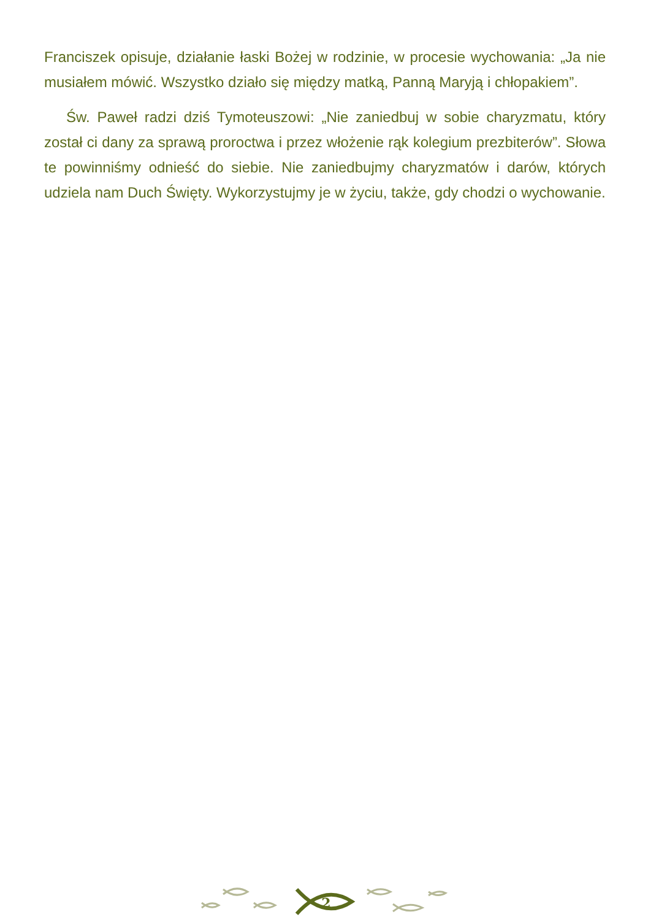Franciszek opisuje, działanie łaski Bożej w rodzinie, w procesie wychowania: „Ja nie musiałem mówić. Wszystko działo się między matką, Panną Maryją i chłopakiem”.
Św. Paweł radzi dziś Tymoteuszowi: „Nie zaniedbuj w sobie charyzmatu, który został ci dany za sprawą proroctwa i przez włożenie rąk kolegium prezbiterów”. Słowa te powinniśmy odnieść do siebie. Nie zaniedbujmy charyzmatów i darów, których udziela nam Duch Święty. Wykorzystujmy je w życiu, także, gdy chodzi o wychowanie.
2